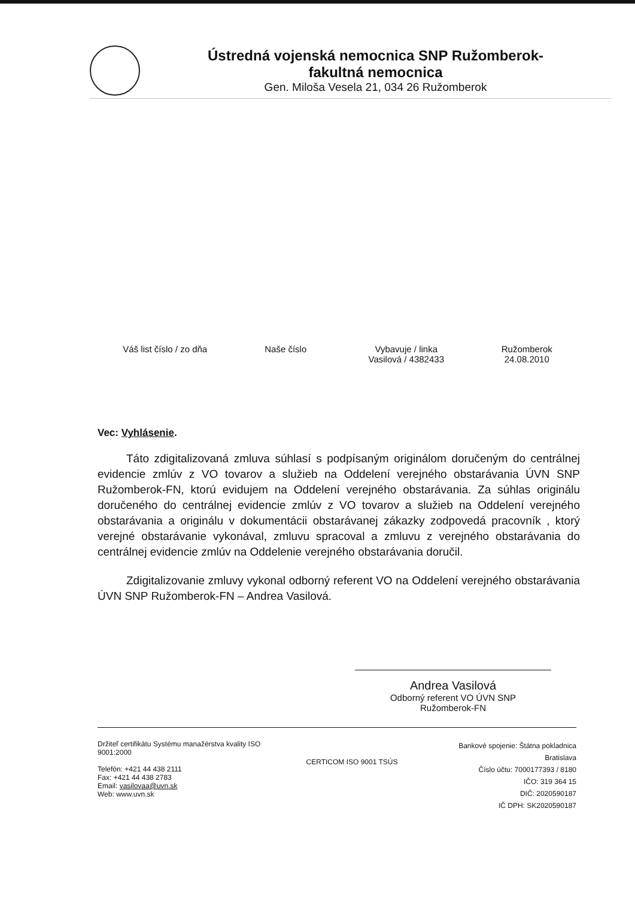Ústredná vojenská nemocnica SNP Ružomberok-
fakultná nemocnica
Gen. Miloša Vesela 21, 034 26 Ružomberok
Váš list číslo / zo dňa Naše číslo Vybavuje / linka
Vasilová / 4382433
Ružomberok
24.08.2010
Vec: Vyhlásenie.
Táto zdigitalizovaná zmluva súhlasí s podpísaným originálom doručeným do centrálnej evidencie zmlúv z VO tovarov a služieb na Oddelení verejného obstarávania ÚVN SNP Ružomberok-FN, ktorú evidujem na Oddelení verejného obstarávania. Za súhlas originálu doručeného do centrálnej evidencie zmlúv z VO tovarov a služieb na Oddelení verejného obstarávania a originálu v dokumentácii obstarávanej zákazky zodpovedá pracovník , ktorý verejné obstarávanie vykonával, zmluvu spracoval a zmluvu z verejného obstarávania do centrálnej evidencie zmlúv na Oddelenie verejného obstarávania doručil.
Zdigitalizovanie zmluvy vykonal odborný referent VO na Oddelení verejného obstarávania ÚVN SNP Ružomberok-FN – Andrea Vasilová.
Andrea Vasilová
Odborný referent VO ÚVN SNP
Ružomberok-FN
Držiteľ certifikátu Systému manažérstva kvality ISO 9001:2000
Telefón: +421 44 438 2111
Fax: +421 44 438 2783
Email: vasilovaa@uvn.sk
Web: www.uvn.sk
CERTICOM ISO 9001 TSÚS
Bankové spojenie: Štátna pokladnica
Bratislava
Číslo účtu: 7000177393 / 8180
IČO: 319 364 15
DIČ: 2020590187
IČ DPH: SK2020590187